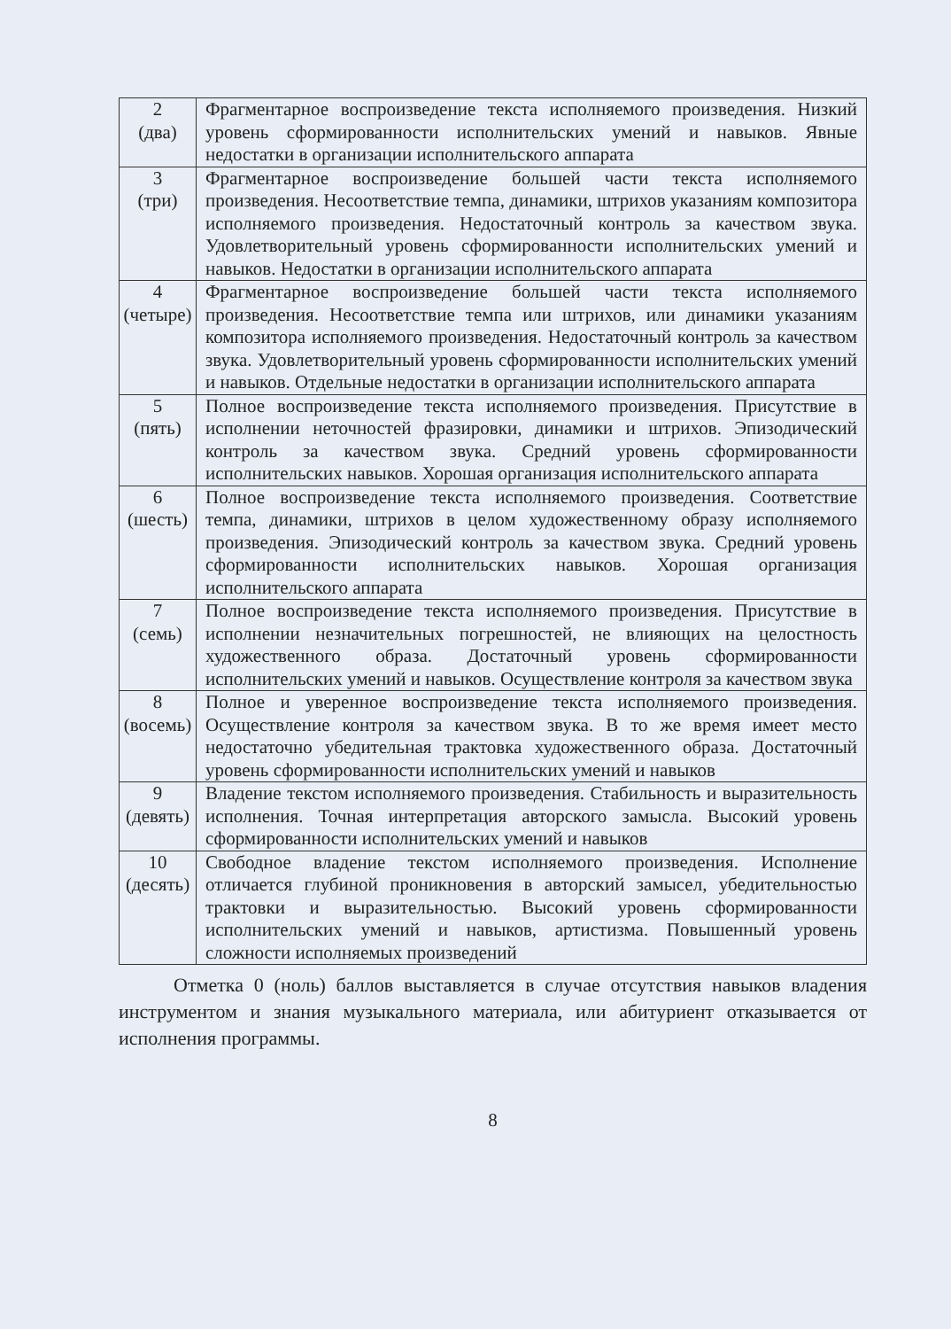| 2 (два) | Фрагментарное воспроизведение текста исполняемого произведения. Низкий уровень сформированности исполнительских умений и навыков. Явные недостатки в организации исполнительского аппарата |
| 3 (три) | Фрагментарное воспроизведение большей части текста исполняемого произведения. Несоответствие темпа, динамики, штрихов указаниям композитора исполняемого произведения. Недостаточный контроль за качеством звука. Удовлетворительный уровень сформированности исполнительских умений и навыков. Недостатки в организации исполнительского аппарата |
| 4 (четыре) | Фрагментарное воспроизведение большей части текста исполняемого произведения. Несоответствие темпа или штрихов, или динамики указаниям композитора исполняемого произведения. Недостаточный контроль за качеством звука. Удовлетворительный уровень сформированности исполнительских умений и навыков. Отдельные недостатки в организации исполнительского аппарата |
| 5 (пять) | Полное воспроизведение текста исполняемого произведения. Присутствие в исполнении неточностей фразировки, динамики и штрихов. Эпизодический контроль за качеством звука. Средний уровень сформированности исполнительских навыков. Хорошая организация исполнительского аппарата |
| 6 (шесть) | Полное воспроизведение текста исполняемого произведения. Соответствие темпа, динамики, штрихов в целом художественному образу исполняемого произведения. Эпизодический контроль за качеством звука. Средний уровень сформированности исполнительских навыков. Хорошая организация исполнительского аппарата |
| 7 (семь) | Полное воспроизведение текста исполняемого произведения. Присутствие в исполнении незначительных погрешностей, не влияющих на целостность художественного образа. Достаточный уровень сформированности исполнительских умений и навыков. Осуществление контроля за качеством звука |
| 8 (восемь) | Полное и уверенное воспроизведение текста исполняемого произведения. Осуществление контроля за качеством звука. В то же время имеет место недостаточно убедительная трактовка художественного образа. Достаточный уровень сформированности исполнительских умений и навыков |
| 9 (девять) | Владение текстом исполняемого произведения. Стабильность и выразительность исполнения. Точная интерпретация авторского замысла. Высокий уровень сформированности исполнительских умений и навыков |
| 10 (десять) | Свободное владение текстом исполняемого произведения. Исполнение отличается глубиной проникновения в авторский замысел, убедительностью трактовки и выразительностью. Высокий уровень сформированности исполнительских умений и навыков, артистизма. Повышенный уровень сложности исполняемых произведений |
Отметка 0 (ноль) баллов выставляется в случае отсутствия навыков владения инструментом и знания музыкального материала, или абитуриент отказывается от исполнения программы.
8